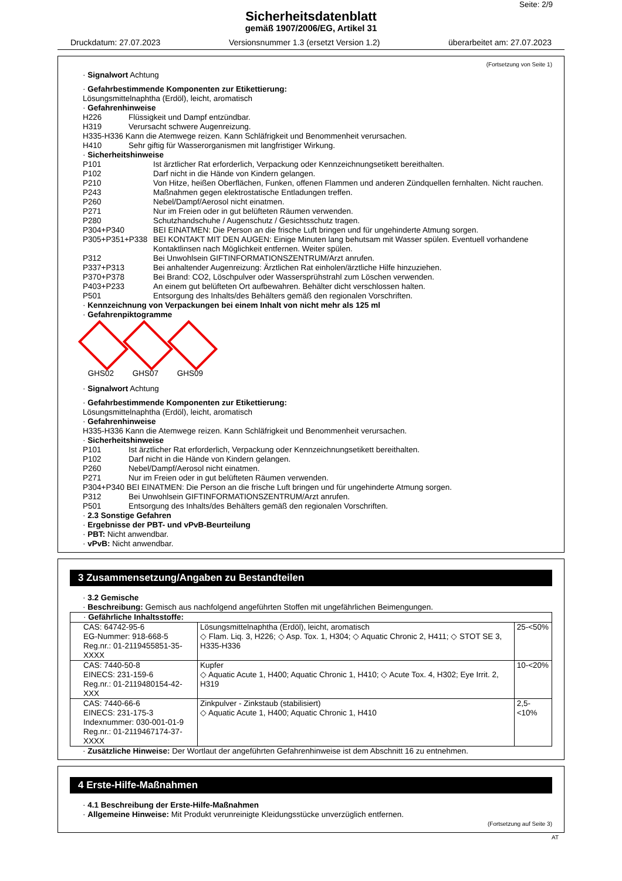Seite: 2/9
Sicherheitsdatenblatt
gemäß 1907/2006/EG, Artikel 31
Druckdatum: 27.07.2023 Versionsnummer 1.3 (ersetzt Version 1.2) überarbeitet am: 27.07.2023
(Fortsetzung von Seite 1)
· Signalwort Achtung
· Gefahrbestimmende Komponenten zur Etikettierung:
Lösungsmittelnaphtha (Erdöl), leicht, aromatisch
· Gefahrenhinweise
H226 Flüssigkeit und Dampf entzündbar.
H319 Verursacht schwere Augenreizung.
H335-H336 Kann die Atemwege reizen. Kann Schläfrigkeit und Benommenheit verursachen.
H410 Sehr giftig für Wasserorganismen mit langfristiger Wirkung.
· Sicherheitshinweise
P101 Ist ärztlicher Rat erforderlich, Verpackung oder Kennzeichnungsetikett bereithalten.
P102 Darf nicht in die Hände von Kindern gelangen.
P210 Von Hitze, heißen Oberflächen, Funken, offenen Flammen und anderen Zündquellen fernhalten. Nicht rauchen.
P243 Maßnahmen gegen elektrostatische Entladungen treffen.
P260 Nebel/Dampf/Aerosol nicht einatmen.
P271 Nur im Freien oder in gut belüfteten Räumen verwenden.
P280 Schutzhandschuhe / Augenschutz / Gesichtsschutz tragen.
P304+P340 BEI EINATMEN: Die Person an die frische Luft bringen und für ungehinderte Atmung sorgen.
P305+P351+P338 BEI KONTAKT MIT DEN AUGEN: Einige Minuten lang behutsam mit Wasser spülen. Eventuell vorhandene Kontaktlinsen nach Möglichkeit entfernen. Weiter spülen.
P312 Bei Unwohlsein GIFTINFORMATIONSZENTRUM/Arzt anrufen.
P337+P313 Bei anhaltender Augenreizung: Ärztlichen Rat einholen/ärztliche Hilfe hinzuziehen.
P370+P378 Bei Brand: CO2, Löschpulver oder Wassersprühstrahl zum Löschen verwenden.
P403+P233 An einem gut belüfteten Ort aufbewahren. Behälter dicht verschlossen halten.
P501 Entsorgung des Inhalts/des Behälters gemäß den regionalen Vorschriften.
· Kennzeichnung von Verpackungen bei einem Inhalt von nicht mehr als 125 ml
· Gefahrenpiktogramme
GHS02 GHS07 GHS09
· Signalwort Achtung
· Gefahrbestimmende Komponenten zur Etikettierung:
Lösungsmittelnaphtha (Erdöl), leicht, aromatisch
· Gefahrenhinweise
H335-H336 Kann die Atemwege reizen. Kann Schläfrigkeit und Benommenheit verursachen.
· Sicherheitshinweise
P101 Ist ärztlicher Rat erforderlich, Verpackung oder Kennzeichnungsetikett bereithalten.
P102 Darf nicht in die Hände von Kindern gelangen.
P260 Nebel/Dampf/Aerosol nicht einatmen.
P271 Nur im Freien oder in gut belüfteten Räumen verwenden.
P304+P340 BEI EINATMEN: Die Person an die frische Luft bringen und für ungehinderte Atmung sorgen.
P312 Bei Unwohlsein GIFTINFORMATIONSZENTRUM/Arzt anrufen.
P501 Entsorgung des Inhalts/des Behälters gemäß den regionalen Vorschriften.
· 2.3 Sonstige Gefahren
· Ergebnisse der PBT- und vPvB-Beurteilung
· PBT: Nicht anwendbar.
· vPvB: Nicht anwendbar.
3 Zusammensetzung/Angaben zu Bestandteilen
· 3.2 Gemische
· Beschreibung: Gemisch aus nachfolgend angeführten Stoffen mit ungefährlichen Beimengungen.
| · Gefährliche Inhaltsstoffe: | | |
| CAS: 64742-95-6 EG-Nummer: 918-668-5 Reg.nr.: 01-2119455851-35-XXXX | Lösungsmittelnaphtha (Erdöl), leicht, aromatisch ◇ Flam. Liq. 3, H226; ◇ Asp. Tox. 1, H304; ◇ Aquatic Chronic 2, H411; ◇ STOT SE 3, H335-H336 | 25-<50% |
| CAS: 7440-50-8 EINECS: 231-159-6 Reg.nr.: 01-2119480154-42-XXX | Kupfer ◇ Aquatic Acute 1, H400; Aquatic Chronic 1, H410; ◇ Acute Tox. 4, H302; Eye Irrit. 2, H319 | 10-<20% |
| CAS: 7440-66-6 EINECS: 231-175-3 Indexnummer: 030-001-01-9 Reg.nr.: 01-2119467174-37-XXXX | Zinkpulver - Zinkstaub (stabilisiert) ◇ Aquatic Acute 1, H400; Aquatic Chronic 1, H410 | 2,5-<10% |
· Zusätzliche Hinweise: Der Wortlaut der angeführten Gefahrenhinweise ist dem Abschnitt 16 zu entnehmen.
4 Erste-Hilfe-Maßnahmen
· 4.1 Beschreibung der Erste-Hilfe-Maßnahmen
· Allgemeine Hinweise: Mit Produkt verunreinigte Kleidungsstücke unverzüglich entfernen.
(Fortsetzung auf Seite 3)
AT